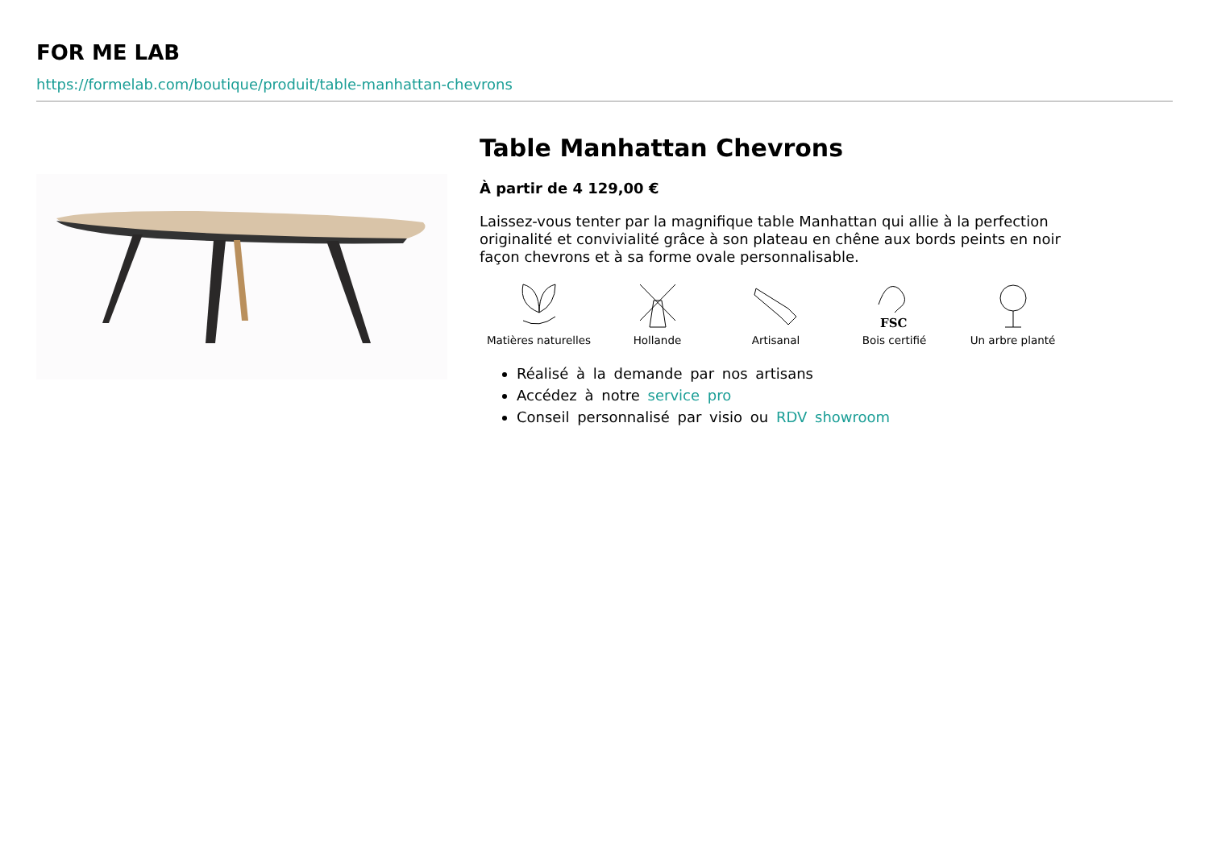FOR ME LAB
https://formelab.com/boutique/produit/table-manhattan-chevrons
Table Manhattan Chevrons
À partir de 4 129,00 €
Laissez-vous tenter par la magnifique table Manhattan qui allie à la perfection originalité et convivialité grâce à son plateau en chêne aux bords peints en noir façon chevrons et à sa forme ovale personnalisable.
Matières naturelles
Hollande Artisanal
FSC
Bois certifié
Un arbre planté
Réalisé à la demande par nos artisans
Accédez à notre service pro
Conseil personnalisé par visio ou RDV showroom